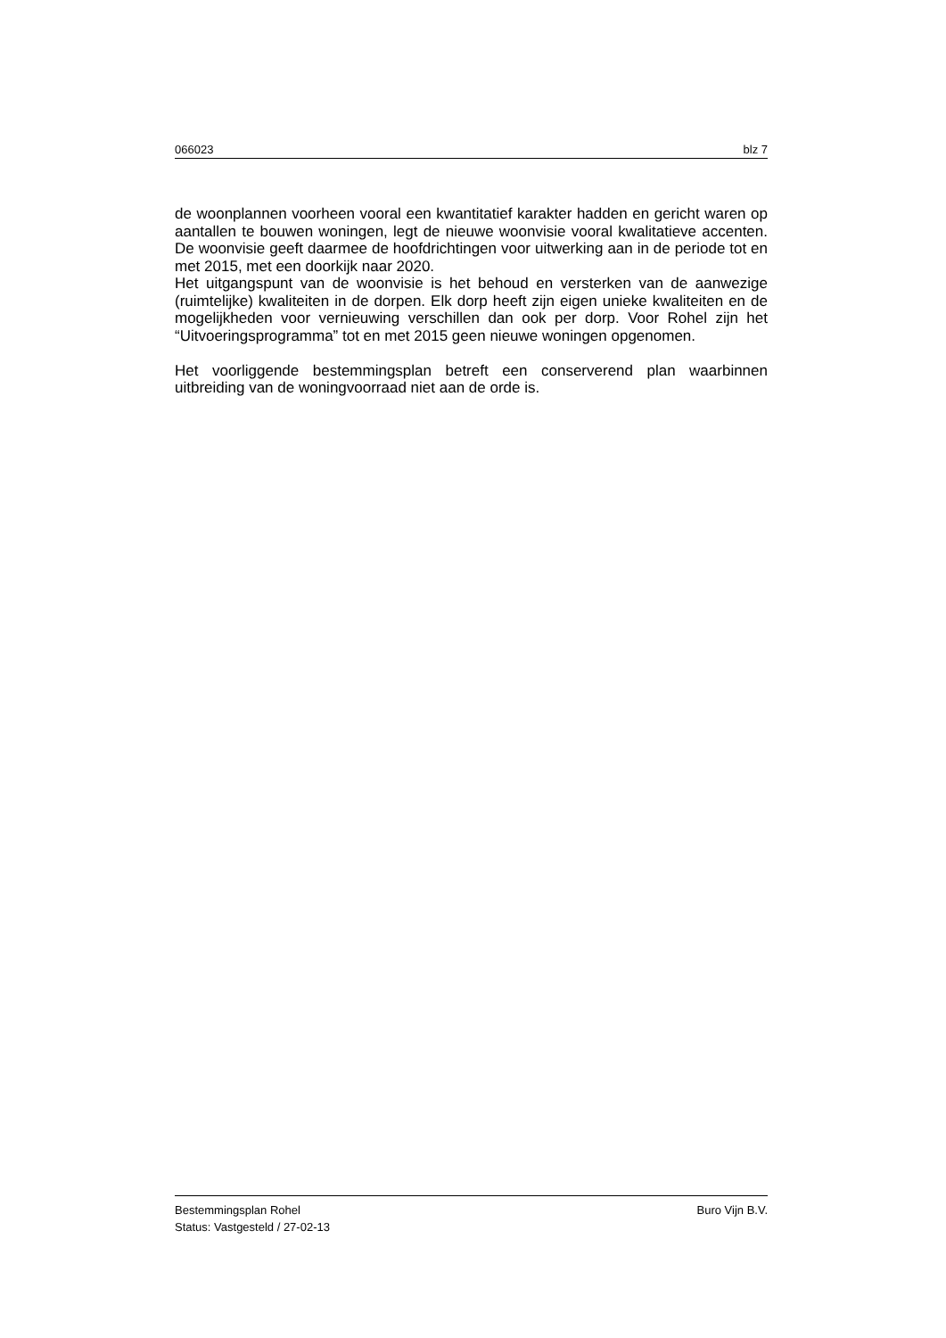066023 blz 7
de woonplannen voorheen vooral een kwantitatief karakter hadden en gericht waren op aantallen te bouwen woningen, legt de nieuwe woonvisie vooral kwalitatieve accenten. De woonvisie geeft daarmee de hoofdrichtingen voor uitwerking aan in de periode tot en met 2015, met een doorkijk naar 2020.
Het uitgangspunt van de woonvisie is het behoud en versterken van de aanwezige (ruimtelijke) kwaliteiten in de dorpen. Elk dorp heeft zijn eigen unieke kwaliteiten en de mogelijkheden voor vernieuwing verschillen dan ook per dorp. Voor Rohel zijn het “Uitvoeringsprogramma” tot en met 2015 geen nieuwe woningen opgenomen.
Het voorliggende bestemmingsplan betreft een conserverend plan waarbinnen uitbreiding van de woningvoorraad niet aan de orde is.
Bestemmingsplan Rohel Buro Vijn B.V.
Status: Vastgesteld / 27-02-13